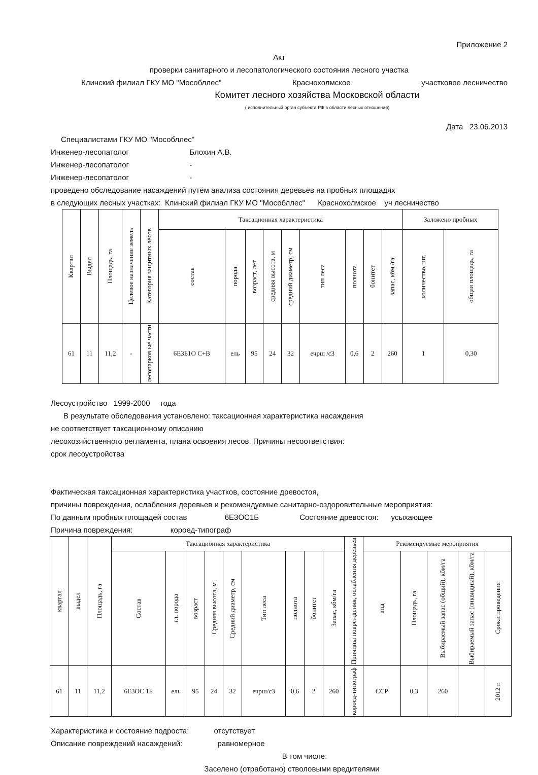Приложение 2
Акт
проверки санитарного и лесопатологического состояния лесного участка
Клинский филиал ГКУ МО "Мособллес" Краснохолмское участковое лесничество
Комитет лесного хозяйства Московской области
( исполнительный орган субъекта РФ в области лесных отношений)
Дата 23.06.2013
Специалистами ГКУ МО "Мособллес"
Инженер-лесопатолог Блохин А.В.
Инженер-лесопатолог -
Инженер-лесопатолог -
проведено обследование насаждений путём анализа состояния деревьев на пробных площадях
в следующих лесных участках: Клинский филиал ГКУ МО "Мособллес" Краснохолмское уч лесничество
| Квартал | Выдел | Площадь, га | Целевое назначение земель | Категория защитных лесов | Таксационная характеристика | | | | | | | | | Заложено пробных | |
| --- | --- | --- | --- | --- | --- | --- | --- | --- | --- | --- | --- | --- | --- | --- | --- |
| | | | | | состав | порода | возраст, лет | средняя высота, м | средний диаметр, см | тип леса | полнота | бонитет | запас, кбм /га | количество, шт. | общая площадь, га |
| 61 | 11 | 11,2 | - | лесопарков ые части | 6Е3Б1О С+В | ель | 95 | 24 | 32 | ечрш /с3 | 0,6 | 2 | 260 | 1 | 0,30 |
Лесоустройство 1999-2000 года
В результате обследования установлено: таксационная характеристика насаждения
не соответствует таксационному описанию
лесохозяйственного регламента, плана освоения лесов. Причины несоответствия:
срок лесоустройства
Фактическая таксационная характеристика участков, состояние древостоя,
причины повреждения, ослабления деревьев и рекомендуемые санитарно-оздоровительные мероприятия:
По данным пробных площадей состав 6Е3ОС1Б Состояние древостоя: усыхающее
Причина повреждения: короед-типограф
| квартал | выдел | Площадь, га | Таксационная характеристика | | | | | | | | | Причины повреждения, ослабления деревьев | Рекомендуемые мероприятия | | | | |
| --- | --- | --- | --- | --- | --- | --- | --- | --- | --- | --- | --- | --- | --- | --- | --- | --- | --- |
| | | | Состав | гл. порода | возраст | Средняя высота, м | Средний диаметр, см | Тип леса | полнота | бонитет | Запас, кбм/га | | вид | Площадь, га | Выбираемый запас (общий), кбм/га | Выбираемый запас (ликвидный), кбм/га | Сроки проведения |
| 61 | 11 | 11,2 | 6Е3ОС 1Б | ель | 95 | 24 | 32 | ечрш/с3 | 0,6 | 2 | 260 | короед-типограф | ССР | 0,3 | 260 | | 2012 г. |
Характеристика и состояние подроста: отсутствует
Описание повреждений насаждений: равномерное
В том числе:
Заселено (отработано) стволовыми вредителями